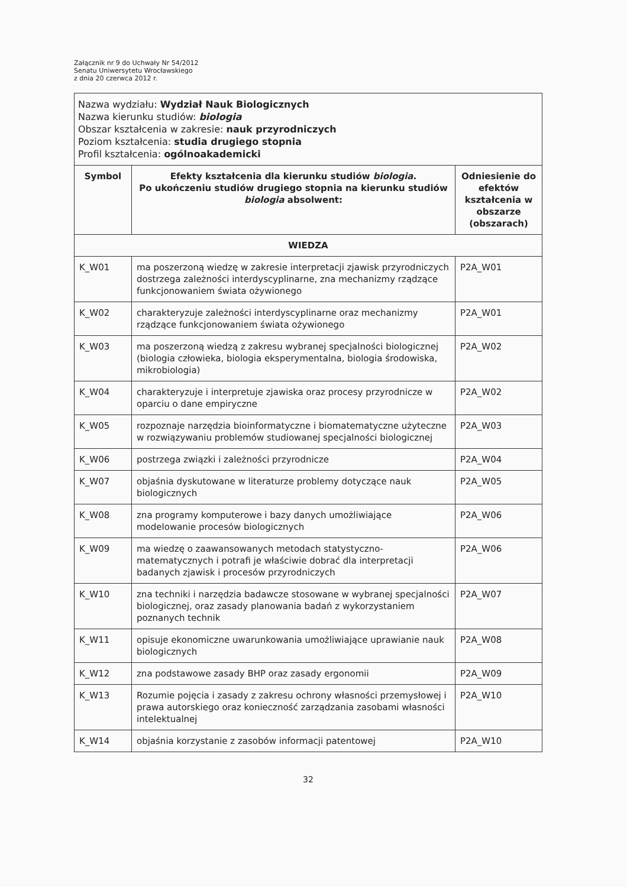Załącznik nr 9 do Uchwały Nr 54/2012
Senatu Uniwersytetu Wrocławskiego
z dnia 20 czerwca 2012 r.
| Nazwa wydziału: Wydział Nauk Biologicznych Nazwa kierunku studiów: biologia Obszar kształcenia w zakresie: nauk przyrodniczych Poziom kształcenia: studia drugiego stopnia Profil kształcenia: ogólnoakademicki | | |
| Symbol | Efekty kształcenia dla kierunku studiów biologia . Po ukończeniu studiów drugiego stopnia na kierunku studiów biologia absolwent: | Odniesienie do efektów kształcenia w obszarze (obszarach) |
| WIEDZA | | |
| K_W01 | ma poszerzoną wiedzę w zakresie interpretacji zjawisk przyrodniczych dostrzega zależności interdyscyplinarne, zna mechanizmy rządzące funkcjonowaniem świata ożywionego | P2A_W01 |
| K_W02 | charakteryzuje zależności interdyscyplinarne oraz mechanizmy rządzące funkcjonowaniem świata ożywionego | P2A_W01 |
| K_W03 | ma poszerzoną wiedzą z zakresu wybranej specjalności biologicznej (biologia człowieka, biologia eksperymentalna, biologia środowiska, mikrobiologia) | P2A_W02 |
| K_W04 | charakteryzuje i interpretuje zjawiska oraz procesy przyrodnicze w oparciu o dane empiryczne | P2A_W02 |
| K_W05 | rozpoznaje narzędzia bioinformatyczne i biomatematyczne użyteczne w rozwiązywaniu problemów studiowanej specjalności biologicznej | P2A_W03 |
| K_W06 | postrzega związki i zależności przyrodnicze | P2A_W04 |
| K_W07 | objaśnia dyskutowane w literaturze problemy dotyczące nauk biologicznych | P2A_W05 |
| K_W08 | zna programy komputerowe i bazy danych umożliwiające modelowanie procesów biologicznych | P2A_W06 |
| K_W09 | ma wiedzę o zaawansowanych metodach statystyczno-matematycznych i potrafi je właściwie dobrać dla interpretacji badanych zjawisk i procesów przyrodniczych | P2A_W06 |
| K_W10 | zna techniki i narzędzia badawcze stosowane w wybranej specjalności biologicznej, oraz zasady planowania badań z wykorzystaniem poznanych technik | P2A_W07 |
| K_W11 | opisuje ekonomiczne uwarunkowania umożliwiające uprawianie nauk biologicznych | P2A_W08 |
| K_W12 | zna podstawowe zasady BHP oraz zasady ergonomii | P2A_W09 |
| K_W13 | Rozumie pojęcia i zasady z zakresu ochrony własności przemysłowej i prawa autorskiego oraz konieczność zarządzania zasobami własności intelektualnej | P2A_W10 |
| K_W14 | objaśnia korzystanie z zasobów informacji patentowej | P2A_W10 |
32